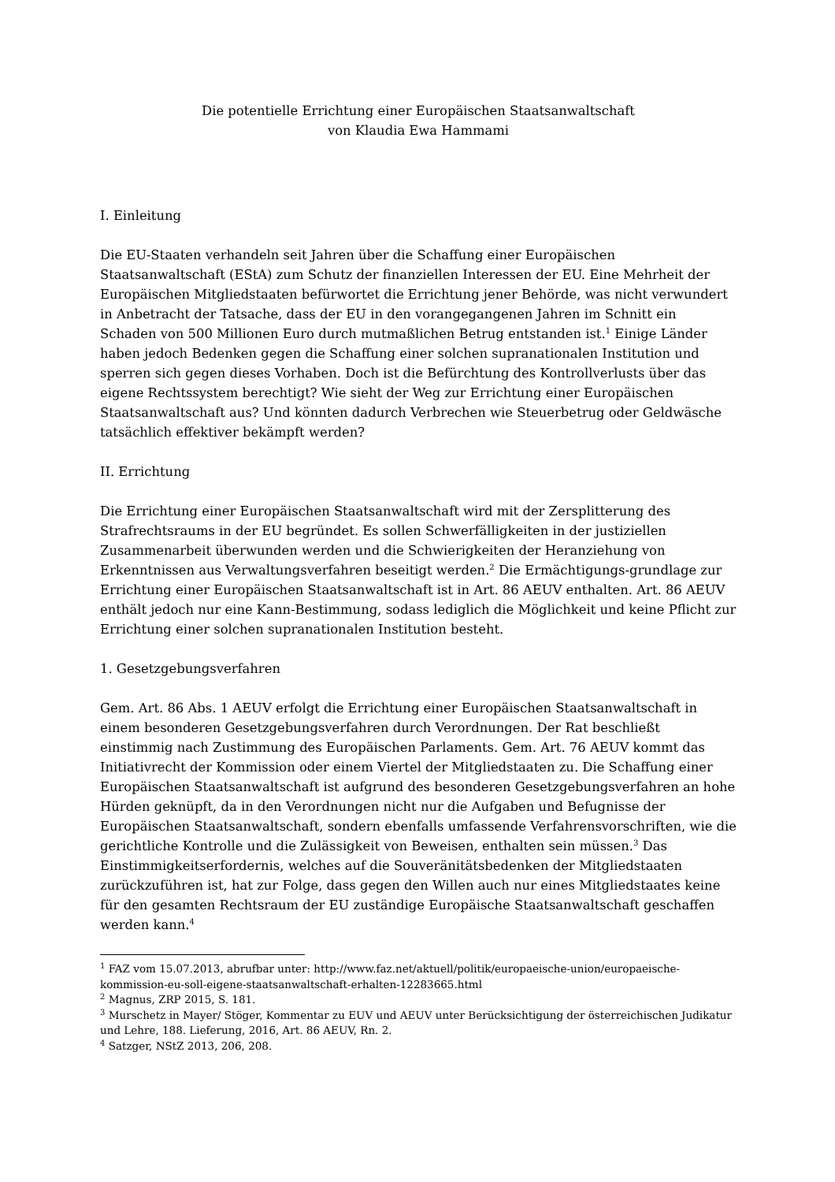Die potentielle Errichtung einer Europäischen Staatsanwaltschaft
von Klaudia Ewa Hammami
I. Einleitung
Die EU-Staaten verhandeln seit Jahren über die Schaffung einer Europäischen Staatsanwaltschaft (EStA) zum Schutz der finanziellen Interessen der EU. Eine Mehrheit der Europäischen Mitgliedstaaten befürwortet die Errichtung jener Behörde, was nicht verwundert in Anbetracht der Tatsache, dass der EU in den vorangegangenen Jahren im Schnitt ein Schaden von 500 Millionen Euro durch mutmaßlichen Betrug entstanden ist.<sup>1</sup> Einige Länder haben jedoch Bedenken gegen die Schaffung einer solchen supranationalen Institution und sperren sich gegen dieses Vorhaben. Doch ist die Befürchtung des Kontrollverlusts über das eigene Rechtssystem berechtigt? Wie sieht der Weg zur Errichtung einer Europäischen Staatsanwaltschaft aus? Und könnten dadurch Verbrechen wie Steuerbetrug oder Geldwäsche tatsächlich effektiver bekämpft werden?
II. Errichtung
Die Errichtung einer Europäischen Staatsanwaltschaft wird mit der Zersplitterung des Strafrechtsraums in der EU begründet. Es sollen Schwerfälligkeiten in der justiziellen Zusammenarbeit überwunden werden und die Schwierigkeiten der Heranziehung von Erkenntnissen aus Verwaltungsverfahren beseitigt werden.<sup>2</sup> Die Ermächtigungs-grundlage zur Errichtung einer Europäischen Staatsanwaltschaft ist in Art. 86 AEUV enthalten. Art. 86 AEUV enthält jedoch nur eine Kann-Bestimmung, sodass lediglich die Möglichkeit und keine Pflicht zur Errichtung einer solchen supranationalen Institution besteht.
1. Gesetzgebungsverfahren
Gem. Art. 86 Abs. 1 AEUV erfolgt die Errichtung einer Europäischen Staatsanwaltschaft in einem besonderen Gesetzgebungsverfahren durch Verordnungen. Der Rat beschließt einstimmig nach Zustimmung des Europäischen Parlaments. Gem. Art. 76 AEUV kommt das Initiativrecht der Kommission oder einem Viertel der Mitgliedstaaten zu. Die Schaffung einer Europäischen Staatsanwaltschaft ist aufgrund des besonderen Gesetzgebungsverfahren an hohe Hürden geknüpft, da in den Verordnungen nicht nur die Aufgaben und Befugnisse der Europäischen Staatsanwaltschaft, sondern ebenfalls umfassende Verfahrensvorschriften, wie die gerichtliche Kontrolle und die Zulässigkeit von Beweisen, enthalten sein müssen.<sup>3</sup> Das Einstimmigkeitserfordernis, welches auf die Souveränitätsbedenken der Mitgliedstaaten zurückzuführen ist, hat zur Folge, dass gegen den Willen auch nur eines Mitgliedstaates keine für den gesamten Rechtsraum der EU zuständige Europäische Staatsanwaltschaft geschaffen werden kann.<sup>4</sup>
<sup>1</sup> FAZ vom 15.07.2013, abrufbar unter: http://www.faz.net/aktuell/politik/europaeische-union/europaeische-kommission-eu-soll-eigene-staatsanwaltschaft-erhalten-12283665.html
<sup>2</sup> Magnus, ZRP 2015, S. 181.
<sup>3</sup> Murschetz in Mayer/ Stöger, Kommentar zu EUV und AEUV unter Berücksichtigung der österreichischen Judikatur und Lehre, 188. Lieferung, 2016, Art. 86 AEUV, Rn. 2.
<sup>4</sup> Satzger, NStZ 2013, 206, 208.